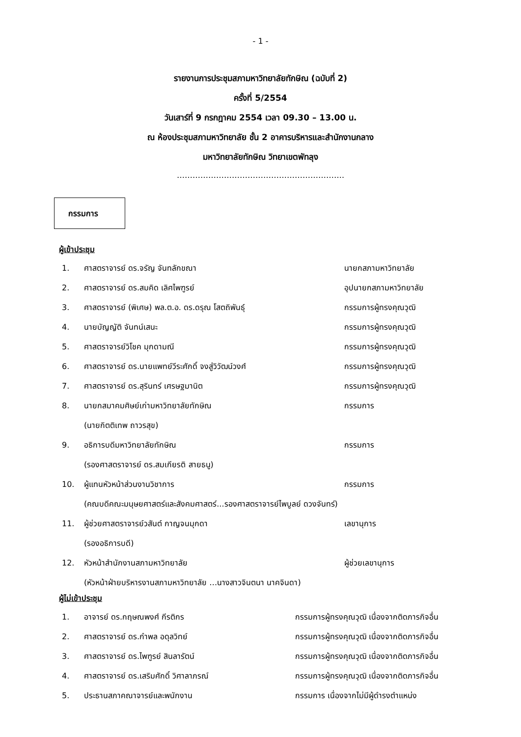- 1 -
รายงานการประชุมสภามหาวิทยาลัยทักษิณ (ฉบับที่ 2)
ครั้งที่ 5/2554
วันเสาร์ที่ 9 กรกฎาคม 2554 เวลา 09.30 – 13.00 น.
ณ ห้องประชุมสภามหาวิทยาลัย ชั้น 2 อาคารบริหารและสำนักงานกลาง
มหาวิทยาลัยทักษิณ วิทยาเขตพัทลุง
……………………………………………………….
กรรมการ
ผู้เข้าประชุม
1. ศาสตราจารย์ ดร.จรัญ จันทลักขณา นายกสภามหาวิทยาลัย
2. ศาสตราจารย์ ดร.สมคิด เลิศไพฑูรย์ อุปนายกสภามหาวิทยาลัย
3. ศาสตราจารย์ (พิเศษ) พล.ต.อ. ดร.ดรุณ โสตถิพันธุ์ กรรมการผู้ทรงคุณวุฒิ
4. นายบัญญัติ จันทน์เสนะ กรรมการผู้ทรงคุณวุฒิ
5. ศาสตราจารย์วิโชค มุกดามณี กรรมการผู้ทรงคุณวุฒิ
6. ศาสตราจารย์ ดร.นายแพทย์วีระศักดิ์ จงสู่วิวัฒน์วงศ์ กรรมการผู้ทรงคุณวุฒิ
7. ศาสตราจารย์ ดร.สุรินทร์ เศรษฐมานิต กรรมการผู้ทรงคุณวุฒิ
8. นายกสมาคมศิษย์เก่ามหาวิทยาลัยทักษิณ กรรมการ
(นายกิตติเทพ ถาวรสุข)
9. อธิการบดีมหาวิทยาลัยทักษิณ กรรมการ
(รองศาสตราจารย์ ดร.สมเกียรติ สายธนู)
10. ผู้แทนหัวหน้าส่วนงานวิชาการ กรรมการ
(คณบดีคณะมนุษยศาสตร์และสังคมศาสตร์...รองศาสตราจารย์ไพบูลย์ ดวงจันทร์)
11. ผู้ช่วยศาสตราจารย์วสันต์ กาญจนมุกดา เลขานุการ
(รองอธิการบดี)
12. หัวหน้าสำนักงานสภามหาวิทยาลัย ผู้ช่วยเลขานุการ
(หัวหน้าฝ่ายบริหารงานสภามหาวิทยาลัย …นางสาวจินตนา นาคจินดา)
ผู้ไม่เข้าประชุม
1. อาจารย์ ดร.กฤษณพงศ์ กีรติกร กรรมการผู้ทรงคุณวุฒิ เนื่องจากติดภารกิจอื่น
2. ศาสตราจารย์ ดร.กำพล อดุลวิทย์ กรรมการผู้ทรงคุณวุฒิ เนื่องจากติดภารกิจอื่น
3. ศาสตราจารย์ ดร.ไพฑูรย์ สินลารัตน์ กรรมการผู้ทรงคุณวุฒิ เนื่องจากติดภารกิจอื่น
4. ศาสตราจารย์ ดร.เสริมศักดิ์ วิศาลาภรณ์ กรรมการผู้ทรงคุณวุฒิ เนื่องจากติดภารกิจอื่น
5. ประธานสภาคณาจารย์และพนักงาน กรรมการ เนื่องจากไม่มีผู้ดำรงตำแหน่ง